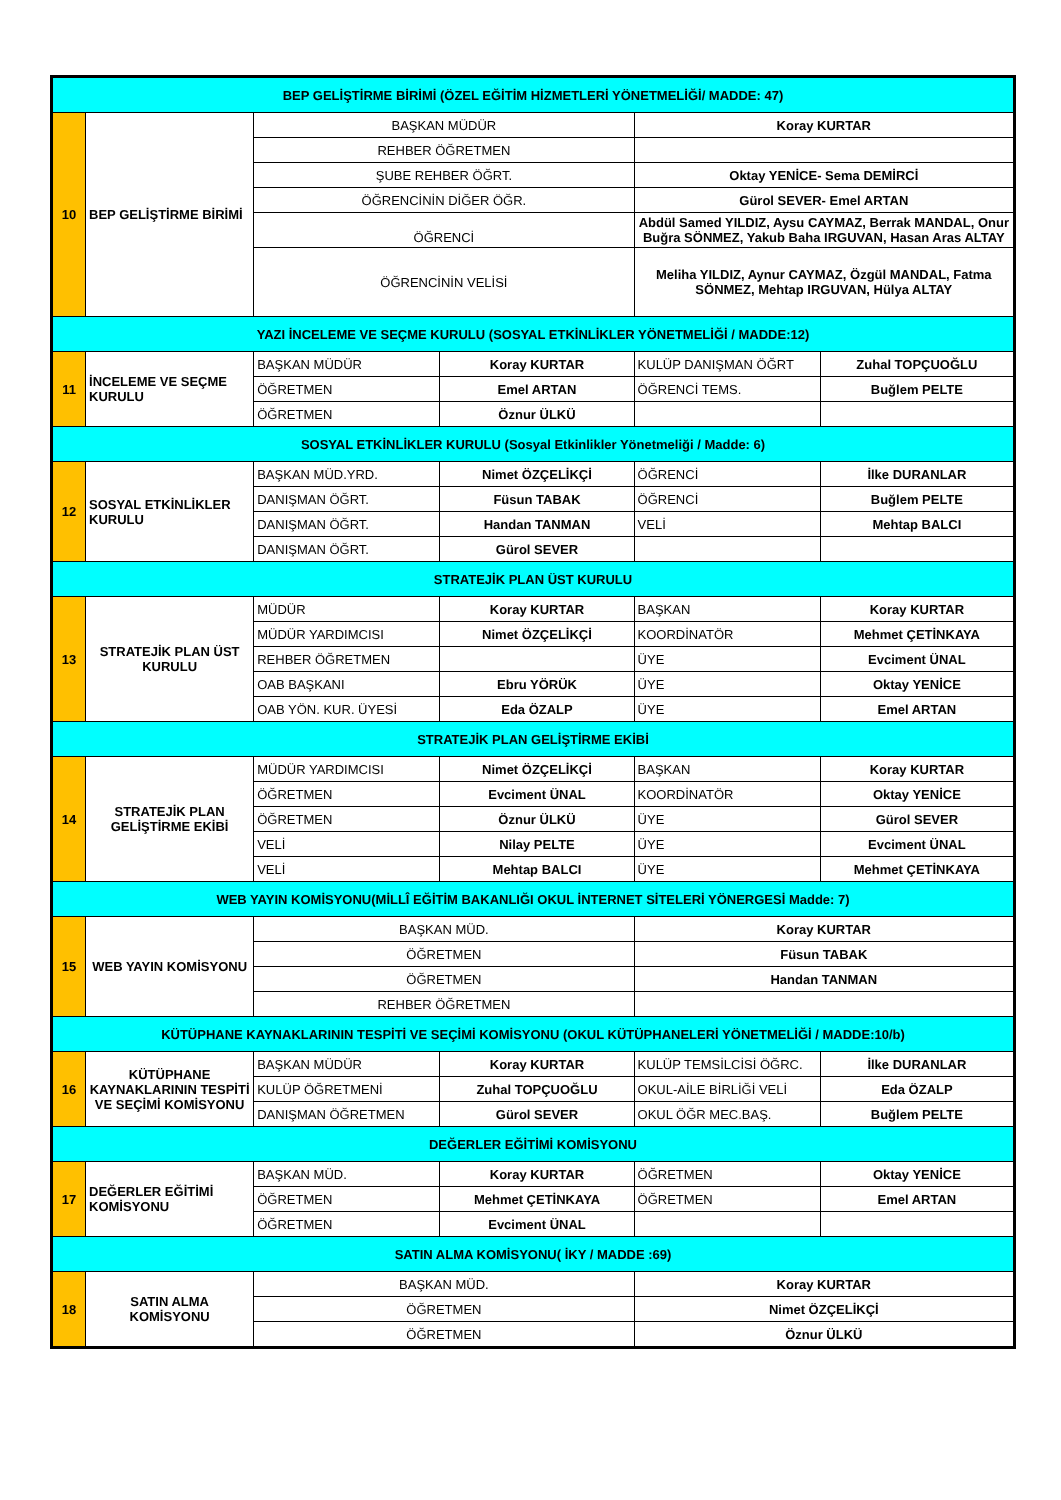| BEP GELİŞTİRME BİRİMİ (ÖZEL EĞİTİM HİZMETLERİ YÖNETMELİĞİ/ MADDE: 47) | | | | | |
| --- | --- | --- | --- | --- | --- |
| 10 | BEP GELİŞTİRME BİRİMİ | BAŞKAN MÜDÜR | | Koray KURTAR | |
| | | REHBER ÖĞRETMEN | | | |
| | | ŞUBE REHBER ÖĞRT. | | Oktay YENİCE- Sema DEMİRCİ | |
| | | ÖĞRENCİNİN DİĞER ÖĞR. | | Gürol SEVER- Emel ARTAN | |
| | | ÖĞRENCİ | | Abdül Samed YILDIZ, Aysu CAYMAZ, Berrak MANDAL, Onur Buğra SÖNMEZ, Yakub Baha IRGUVAN, Hasan Aras ALTAY | |
| | | ÖĞRENCİNİN VELİSİ | | Meliha YILDIZ, Aynur CAYMAZ, Özgül MANDAL, Fatma SÖNMEZ, Mehtap IRGUVAN, Hülya ALTAY | |
| YAZI İNCELEME VE SEÇME KURULU (SOSYAL ETKİNLİKLER YÖNETMELİĞİ / MADDE:12) | | | | | |
| 11 | İNCELEME VE SEÇME KURULU | BAŞKAN MÜDÜR | Koray KURTAR | KULÜP DANIŞMAN ÖĞRT | Zuhal TOPÇUOĞLU |
| | | ÖĞRETMEN | Emel ARTAN | ÖĞRENCİ TEMS. | Buğlem PELTE |
| | | ÖĞRETMEN | Öznur ÜLKÜ | | |
| SOSYAL ETKİNLİKLER KURULU (Sosyal Etkinlikler Yönetmeliği / Madde: 6) | | | | | |
| 12 | SOSYAL ETKİNLİKLER KURULU | BAŞKAN MÜD.YRD. | Nimet ÖZÇELİKÇİ | ÖĞRENCİ | İlke DURANLAR |
| | | DANIŞMAN ÖĞRT. | Füsun TABAK | ÖĞRENCİ | Buğlem PELTE |
| | | DANIŞMAN ÖĞRT. | Handan TANMAN | VELİ | Mehtap BALCI |
| | | DANIŞMAN ÖĞRT. | Gürol SEVER | | |
| STRATEJİK PLAN ÜST KURULU | | | | | |
| 13 | STRATEJİK PLAN ÜST KURULU | MÜDÜR | Koray KURTAR | BAŞKAN | Koray KURTAR |
| | | MÜDÜR YARDIMCISI | Nimet ÖZÇELİKÇİ | KOORDİNATÖR | Mehmet ÇETİNKAYA |
| | | REHBER ÖĞRETMEN | | ÜYE | Evciment ÜNAL |
| | | OAB BAŞKANI | Ebru YÖRÜK | ÜYE | Oktay YENİCE |
| | | OAB YÖN. KUR. ÜYESİ | Eda ÖZALP | ÜYE | Emel ARTAN |
| STRATEJİK PLAN GELİŞTİRME EKİBİ | | | | | |
| 14 | STRATEJİK PLAN GELİŞTİRME EKİBİ | MÜDÜR YARDIMCISI | Nimet ÖZÇELİKÇİ | BAŞKAN | Koray KURTAR |
| | | ÖĞRETMEN | Evciment ÜNAL | KOORDİNATÖR | Oktay YENİCE |
| | | ÖĞRETMEN | Öznur ÜLKÜ | ÜYE | Gürol SEVER |
| | | VELİ | Nilay PELTE | ÜYE | Evciment ÜNAL |
| | | VELİ | Mehtap BALCI | ÜYE | Mehmet ÇETİNKAYA |
| WEB YAYIN KOMİSYONU(MİLLÎ EĞİTİM BAKANLIĞI OKUL İNTERNET SİTELERİ YÖNERGESİ Madde: 7) | | | | | |
| 15 | WEB YAYIN KOMİSYONU | BAŞKAN MÜD. | | Koray KURTAR | |
| | | ÖĞRETMEN | | Füsun TABAK | |
| | | ÖĞRETMEN | | Handan TANMAN | |
| | | REHBER ÖĞRETMEN | | | |
| KÜTÜPHANE KAYNAKLARININ TESPİTİ VE SEÇİMİ KOMİSYONU (OKUL KÜTÜPHANELERİ YÖNETMELİĞİ / MADDE:10/b) | | | | | |
| 16 | KÜTÜPHANE KAYNAKLARININ TESPİTİ VE SEÇİMİ KOMİSYONU | BAŞKAN MÜDÜR | Koray KURTAR | KULÜP TEMSİLCİSİ ÖĞRC. | İlke DURANLAR |
| | | KULÜP ÖĞRETMENİ | Zuhal TOPÇUOĞLU | OKUL-AİLE BİRLİĞİ VELİ | Eda ÖZALP |
| | | DANIŞMAN ÖĞRETMEN | Gürol SEVER | OKUL ÖĞR MEC.BAŞ. | Buğlem PELTE |
| DEĞERLER EĞİTİMİ KOMİSYONU | | | | | |
| 17 | DEĞERLER EĞİTİMİ KOMİSYONU | BAŞKAN MÜD. | Koray KURTAR | ÖĞRETMEN | Oktay YENİCE |
| | | ÖĞRETMEN | Mehmet ÇETİNKAYA | ÖĞRETMEN | Emel ARTAN |
| | | ÖĞRETMEN | Evciment ÜNAL | | |
| SATIN ALMA KOMİSYONU( İKY / MADDE :69) | | | | | |
| 18 | SATIN ALMA KOMİSYONU | BAŞKAN MÜD. | | Koray KURTAR | |
| | | ÖĞRETMEN | | Nimet ÖZÇELİKÇİ | |
| | | ÖĞRETMEN | | Öznur ÜLKÜ | |